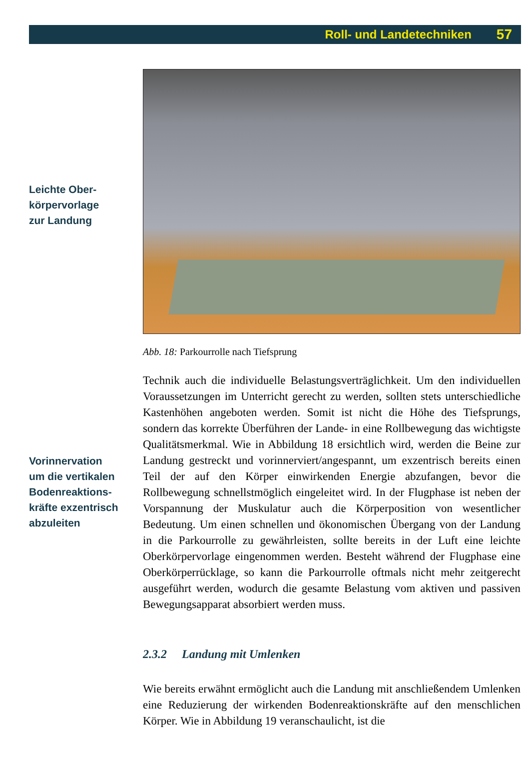Roll- und Landetechniken 57
Leichte Ober-
körpervorlage
zur Landung
Vorinnervation
um die vertikalen
Bodenreaktions-
kräfte exzentrisch
abzuleiten
Abb. 18: Parkourrolle nach Tiefsprung
Technik auch die individuelle Belastungsverträglichkeit. Um den individuellen Voraussetzungen im Unterricht gerecht zu werden, sollten stets unterschiedliche Kastenhöhen angeboten werden. Somit ist nicht die Höhe des Tiefsprungs, sondern das korrekte Überführen der Lande- in eine Rollbewegung das wichtigste Qualitätsmerkmal. Wie in Abbildung 18 ersichtlich wird, werden die Beine zur Landung gestreckt und vorinnerviert/angespannt, um exzentrisch bereits einen Teil der auf den Körper einwirkenden Energie abzufangen, bevor die Rollbewegung schnellstmöglich eingeleitet wird. In der Flugphase ist neben der Vorspannung der Muskulatur auch die Körperposition von wesentlicher Bedeutung. Um einen schnellen und ökonomischen Übergang von der Landung in die Parkourrolle zu gewährleisten, sollte bereits in der Luft eine leichte Oberkörpervorlage eingenommen werden. Besteht während der Flugphase eine Oberkörperrücklage, so kann die Parkourrolle oftmals nicht mehr zeitgerecht ausgeführt werden, wodurch die gesamte Belastung vom aktiven und passiven Bewegungsapparat absorbiert werden muss.
2.3.2 Landung mit Umlenken
Wie bereits erwähnt ermöglicht auch die Landung mit anschließendem Umlenken eine Reduzierung der wirkenden Bodenreaktionskräfte auf den menschlichen Körper. Wie in Abbildung 19 veranschaulicht, ist die